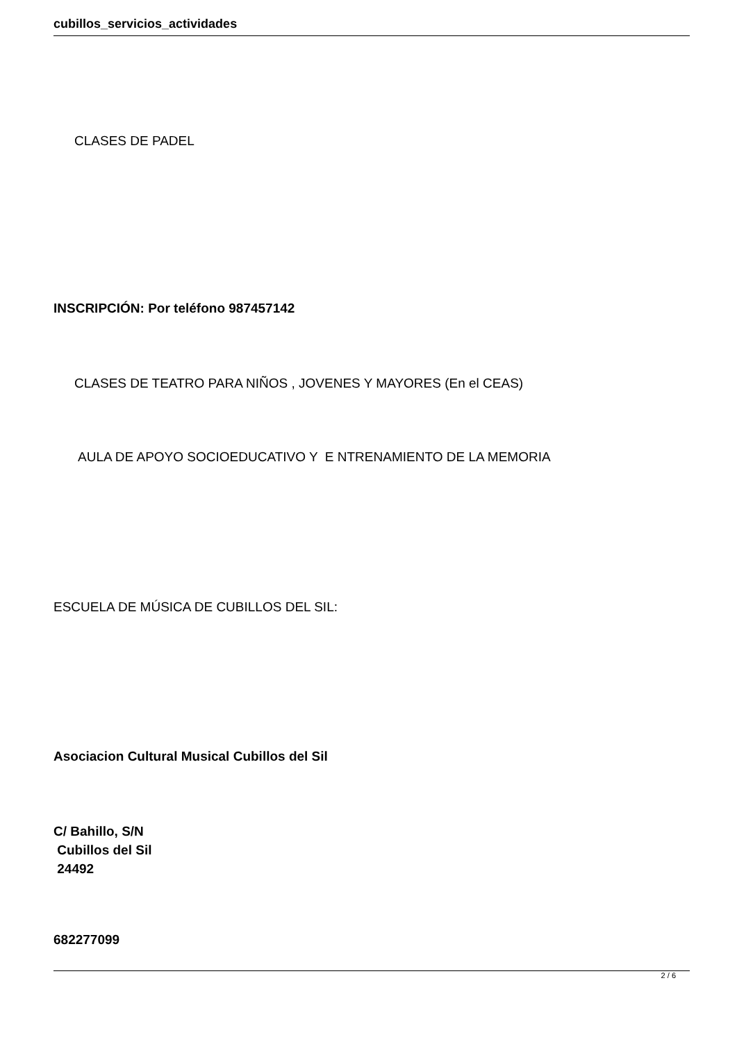cubillos_servicios_actividades
CLASES DE PADEL
INSCRIPCIÓN: Por teléfono 987457142
CLASES DE TEATRO PARA NIÑOS , JOVENES Y MAYORES (En el CEAS)
AULA DE APOYO SOCIOEDUCATIVO Y E NTRENAMIENTO DE LA MEMORIA
ESCUELA DE MÚSICA DE CUBILLOS DEL SIL:
Asociacion Cultural Musical Cubillos del Sil
C/ Bahillo, S/N
Cubillos del Sil
24492
682277099
2 / 6